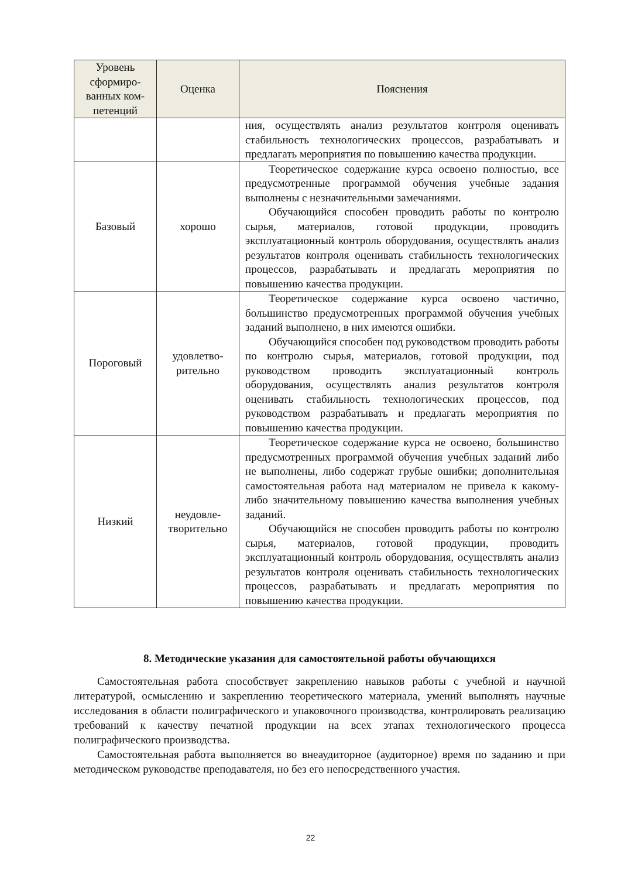| Уровень сформиро-ванных ком-петенций | Оценка | Пояснения |
| --- | --- | --- |
| | | ния, осуществлять анализ результатов контроля оценивать стабильность технологических процессов, разрабатывать и предлагать мероприятия по повышению качества продукции. |
| Базовый | хорошо | Теоретическое содержание курса освоено полностью, все предусмотренные программой обучения учебные задания выполнены с незначительными замечаниями. Обучающийся способен проводить работы по контролю сырья, материалов, готовой продукции, проводить эксплуатационный контроль оборудования, осуществлять анализ результатов контроля оценивать стабильность технологических процессов, разрабатывать и предлагать мероприятия по повышению качества продукции. |
| Пороговый | удовлетво-рительно | Теоретическое содержание курса освоено частично, большинство предусмотренных программой обучения учебных заданий выполнено, в них имеются ошибки. Обучающийся способен под руководством проводить работы по контролю сырья, материалов, готовой продукции, под руководством проводить эксплуатационный контроль оборудования, осуществлять анализ результатов контроля оценивать стабильность технологических процессов, под руководством разрабатывать и предлагать мероприятия по повышению качества продукции. |
| Низкий | неудовле-творительно | Теоретическое содержание курса не освоено, большинство предусмотренных программой обучения учебных заданий либо не выполнены, либо содержат грубые ошибки; дополнительная самостоятельная работа над материалом не привела к какому-либо значительному повышению качества выполнения учебных заданий. Обучающийся не способен проводить работы по контролю сырья, материалов, готовой продукции, проводить эксплуатационный контроль оборудования, осуществлять анализ результатов контроля оценивать стабильность технологических процессов, разрабатывать и предлагать мероприятия по повышению качества продукции. |
8. Методические указания для самостоятельной работы обучающихся
Самостоятельная работа способствует закреплению навыков работы с учебной и научной литературой, осмыслению и закреплению теоретического материала, умений выполнять научные исследования в области полиграфического и упаковочного производства, контролировать реализацию требований к качеству печатной продукции на всех этапах технологического процесса полиграфического производства.
Самостоятельная работа выполняется во внеаудиторное (аудиторное) время по заданию и при методическом руководстве преподавателя, но без его непосредственного участия.
22